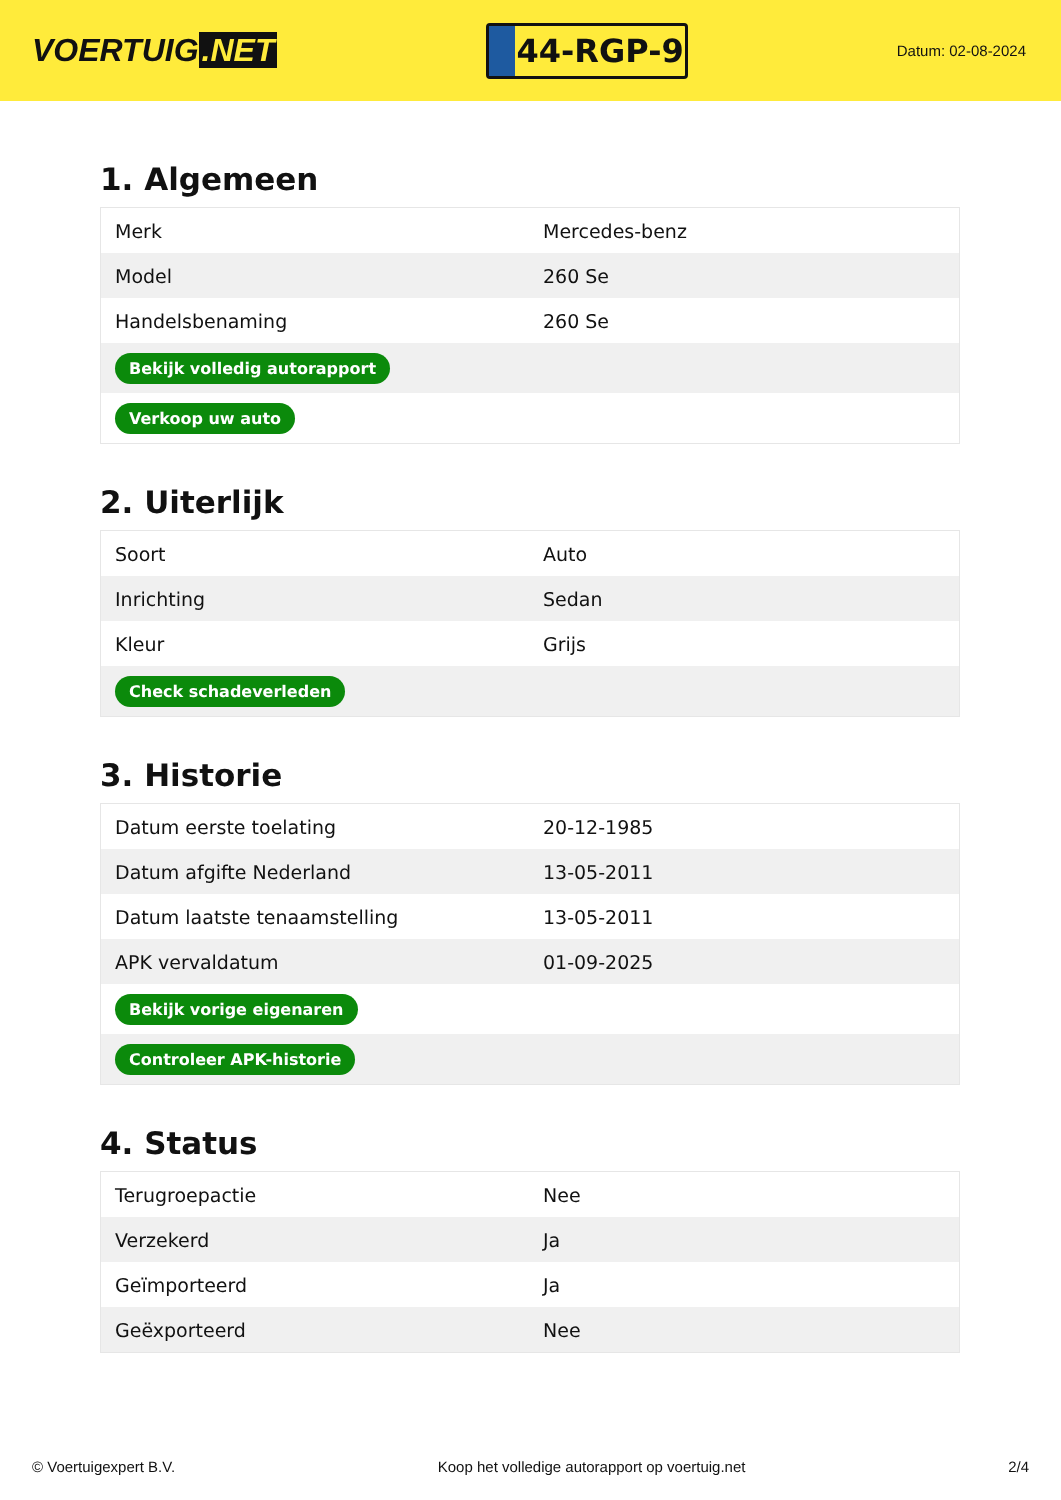VOERTUIG.NET
44-RGP-9
Datum: 02-08-2024
1. Algemeen
| Merk | Mercedes-benz |
| Model | 260 Se |
| Handelsbenaming | 260 Se |
| Bekijk volledig autorapport | |
| Verkoop uw auto | |
2. Uiterlijk
| Soort | Auto |
| Inrichting | Sedan |
| Kleur | Grijs |
| Check schadeverleden | |
3. Historie
| Datum eerste toelating | 20-12-1985 |
| Datum afgifte Nederland | 13-05-2011 |
| Datum laatste tenaamstelling | 13-05-2011 |
| APK vervaldatum | 01-09-2025 |
| Bekijk vorige eigenaren | |
| Controleer APK-historie | |
4. Status
| Terugroepactie | Nee |
| Verzekerd | Ja |
| Geïmporteerd | Ja |
| Geëxporteerd | Nee |
© Voertuigexpert B.V. Koop het volledige autorapport op voertuig.net 2/4